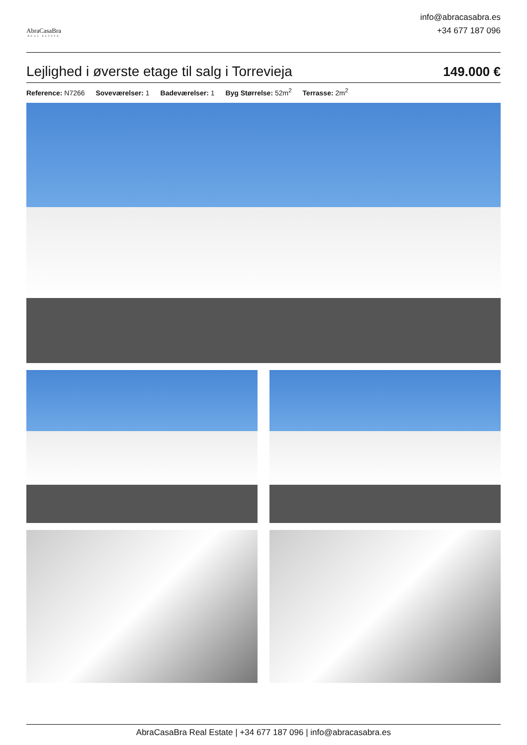AbraCasaBra
REAL ESTATE
info@abracasabra.es
+34 677 187 096
Lejlighed i øverste etage til salg i Torrevieja
149.000 €
Reference: N7266 Soveværelser: 1 Badeværelser: 1 Byg Størrelse: 52m<sup>2</sup> Terrasse: 2m<sup>2</sup>
AbraCasaBra Real Estate | +34 677 187 096 | info@abracasabra.es